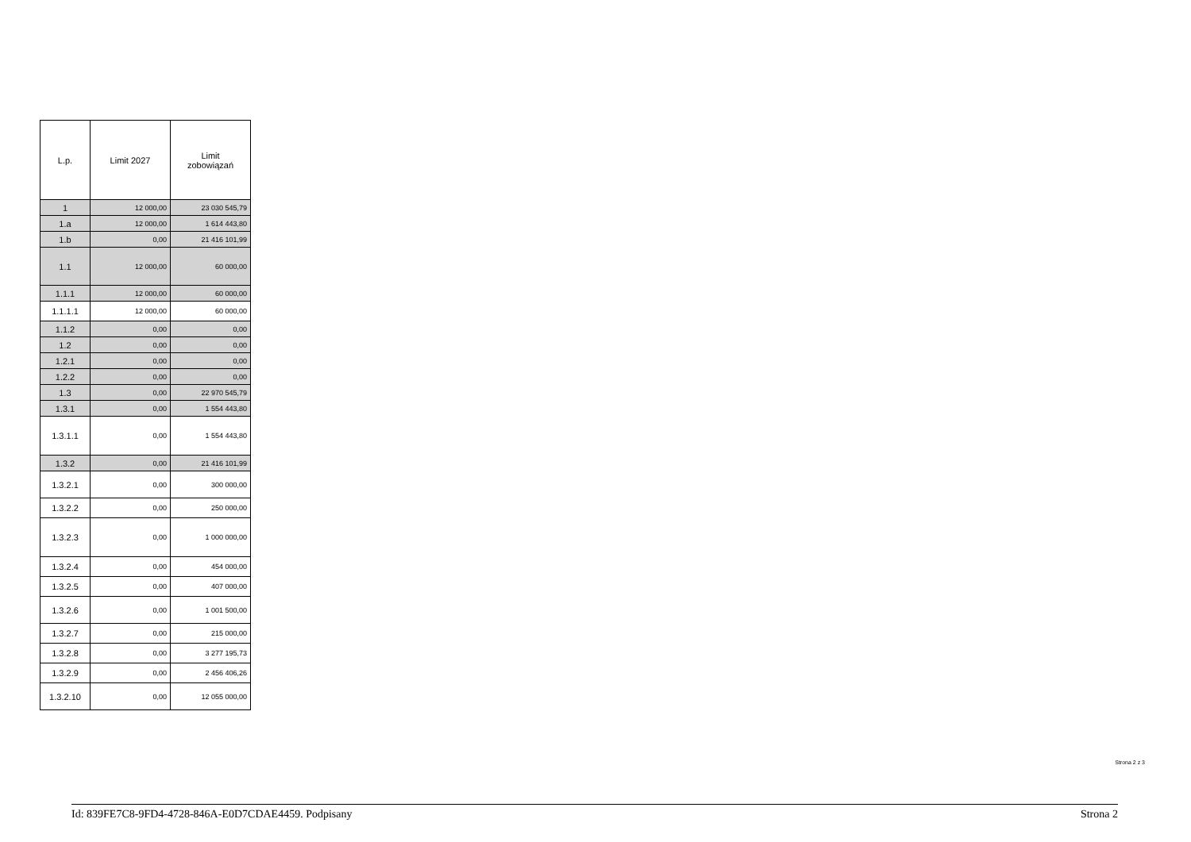| L.p. | Limit 2027 | Limit zobowiązań |
| --- | --- | --- |
| 1 | 12 000,00 | 23 030 545,79 |
| 1.a | 12 000,00 | 1 614 443,80 |
| 1.b | 0,00 | 21 416 101,99 |
| 1.1 | 12 000,00 | 60 000,00 |
| 1.1.1 | 12 000,00 | 60 000,00 |
| 1.1.1.1 | 12 000,00 | 60 000,00 |
| 1.1.2 | 0,00 | 0,00 |
| 1.2 | 0,00 | 0,00 |
| 1.2.1 | 0,00 | 0,00 |
| 1.2.2 | 0,00 | 0,00 |
| 1.3 | 0,00 | 22 970 545,79 |
| 1.3.1 | 0,00 | 1 554 443,80 |
| 1.3.1.1 | 0,00 | 1 554 443,80 |
| 1.3.2 | 0,00 | 21 416 101,99 |
| 1.3.2.1 | 0,00 | 300 000,00 |
| 1.3.2.2 | 0,00 | 250 000,00 |
| 1.3.2.3 | 0,00 | 1 000 000,00 |
| 1.3.2.4 | 0,00 | 454 000,00 |
| 1.3.2.5 | 0,00 | 407 000,00 |
| 1.3.2.6 | 0,00 | 1 001 500,00 |
| 1.3.2.7 | 0,00 | 215 000,00 |
| 1.3.2.8 | 0,00 | 3 277 195,73 |
| 1.3.2.9 | 0,00 | 2 456 406,26 |
| 1.3.2.10 | 0,00 | 12 055 000,00 |
Strona 2 z 3
Id: 839FE7C8-9FD4-4728-846A-E0D7CDAE4459. Podpisany Strona 2